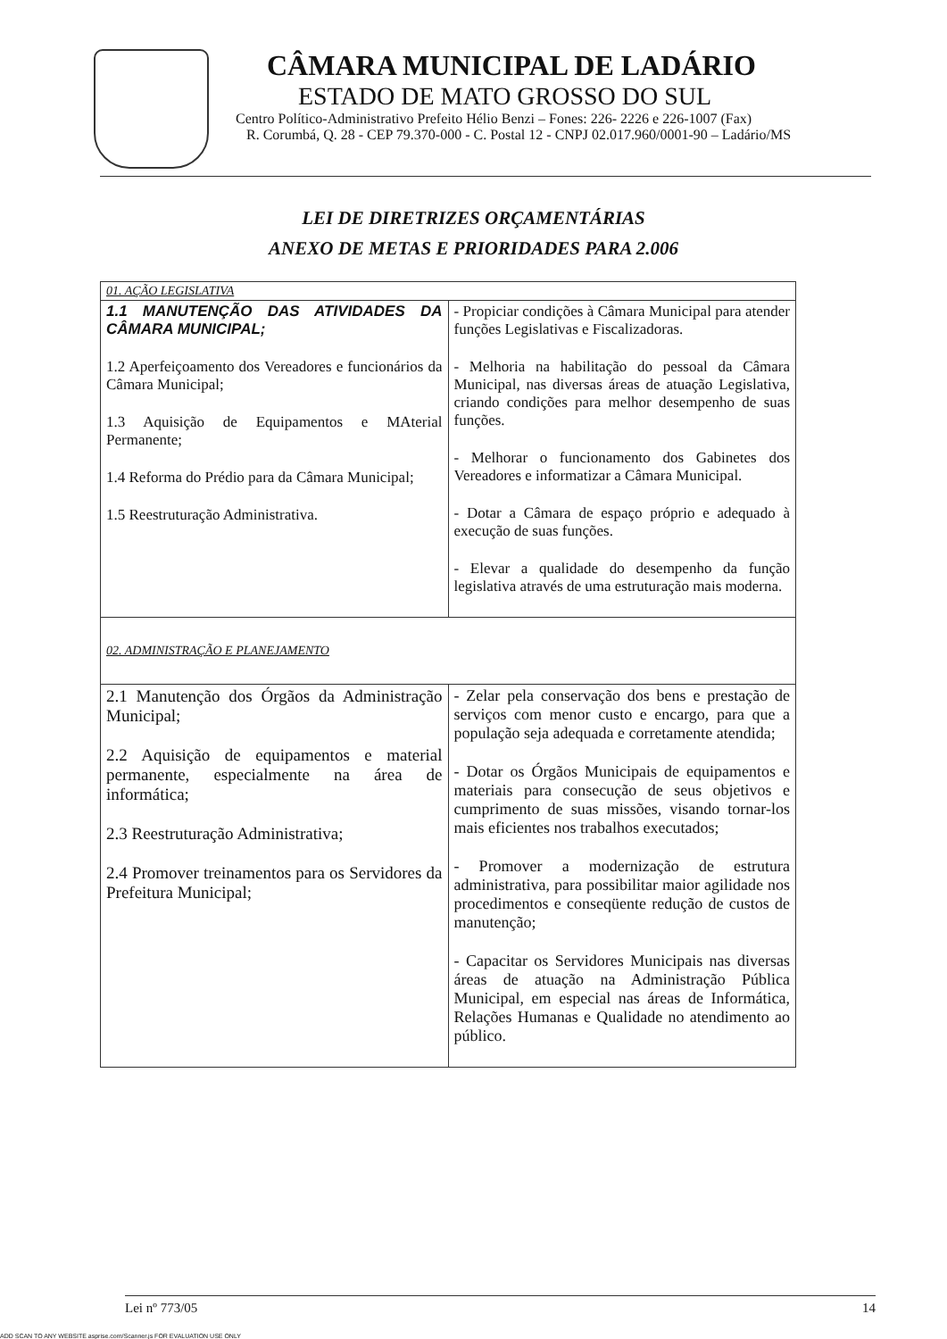CÂMARA MUNICIPAL DE LADÁRIO
ESTADO DE MATO GROSSO DO SUL
Centro Político-Administrativo Prefeito Hélio Benzi – Fones: 226- 2226 e 226-1007 (Fax)
R. Corumbá, Q. 28 - CEP 79.370-000 - C. Postal 12 - CNPJ 02.017.960/0001-90 – Ladário/MS
LEI DE DIRETRIZES ORÇAMENTÁRIAS
ANEXO DE METAS E PRIORIDADES PARA 2.006
| 01. AÇÃO LEGISLATIVA | |
| 1.1 MANUTENÇÃO DAS ATIVIDADES DA CÂMARA MUNICIPAL; 1.2 Aperfeiçoamento dos Vereadores e funcionários da Câmara Municipal; 1.3 Aquisição de Equipamentos e MAterial Permanente; 1.4 Reforma do Prédio para da Câmara Municipal; 1.5 Reestruturação Administrativa. | - Propiciar condições à Câmara Municipal para atender funções Legislativas e Fiscalizadoras. - Melhoria na habilitação do pessoal da Câmara Municipal, nas diversas áreas de atuação Legislativa, criando condições para melhor desempenho de suas funções. - Melhorar o funcionamento dos Gabinetes dos Vereadores e informatizar a Câmara Municipal. - Dotar a Câmara de espaço próprio e adequado à execução de suas funções. - Elevar a qualidade do desempenho da função legislativa através de uma estruturação mais moderna. |
| 02. ADMINISTRAÇÃO E PLANEJAMENTO | |
| 2.1 Manutenção dos Órgãos da Administração Municipal; 2.2 Aquisição de equipamentos e material permanente, especialmente na área de informática; 2.3 Reestruturação Administrativa; 2.4 Promover treinamentos para os Servidores da Prefeitura Municipal; | - Zelar pela conservação dos bens e prestação de serviços com menor custo e encargo, para que a população seja adequada e corretamente atendida; - Dotar os Órgãos Municipais de equipamentos e materiais para consecução de seus objetivos e cumprimento de suas missões, visando tornar-los mais eficientes nos trabalhos executados; - Promover a modernização de estrutura administrativa, para possibilitar maior agilidade nos procedimentos e conseqüente redução de custos de manutenção; - Capacitar os Servidores Municipais nas diversas áreas de atuação na Administração Pública Municipal, em especial nas áreas de Informática, Relações Humanas e Qualidade no atendimento ao público. |
Lei nº 773/05 14
ADD SCAN TO ANY WEBSITE asprise.com/Scanner.js FOR EVALUATION USE ONLY